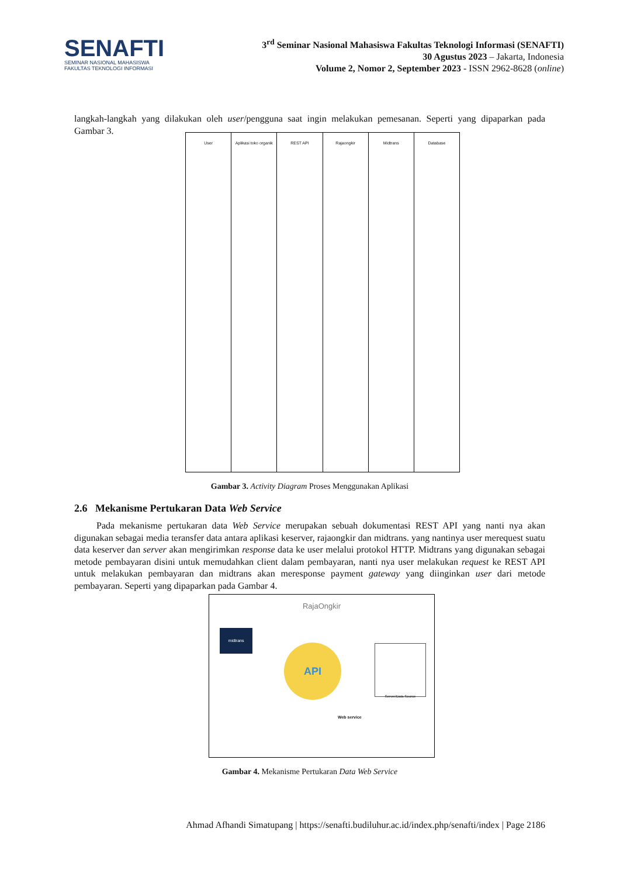SENAFTI
SEMINAR NASIONAL MAHASISWA
FAKULTAS TEKNOLOGI INFORMASI
3<sup>rd</sup> Seminar Nasional Mahasiswa Fakultas Teknologi Informasi (SENAFTI)
30 Agustus 2023 – Jakarta, Indonesia
Volume 2, Nomor 2, September 2023 - ISSN 2962-8628 (online)
langkah-langkah yang dilakukan oleh user/pengguna saat ingin melakukan pemesanan. Seperti yang dipaparkan pada Gambar 3.
User Aplikasi toko organik REST API Rajaongkir Midtrans Database
Gambar 3. Activity Diagram Proses Menggunakan Aplikasi
2.6 Mekanisme Pertukaran Data Web Service
Pada mekanisme pertukaran data Web Service merupakan sebuah dokumentasi REST API yang nanti nya akan digunakan sebagai media teransfer data antara aplikasi keserver, rajaongkir dan midtrans. yang nantinya user merequest suatu data keserver dan server akan mengirimkan response data ke user melalui protokol HTTP. Midtrans yang digunakan sebagai metode pembayaran disini untuk memudahkan client dalam pembayaran, nanti nya user melakukan request ke REST API untuk melakukan pembayaran dan midtrans akan meresponse payment gateway yang diinginkan user dari metode pembayaran. Seperti yang dipaparkan pada Gambar 4.
RajaOngkir
midtrans
API Server/Data Source
Web service
Gambar 4. Mekanisme Pertukaran Data Web Service
Ahmad Afhandi Simatupang | https://senafti.budiluhur.ac.id/index.php/senafti/index | Page 2186